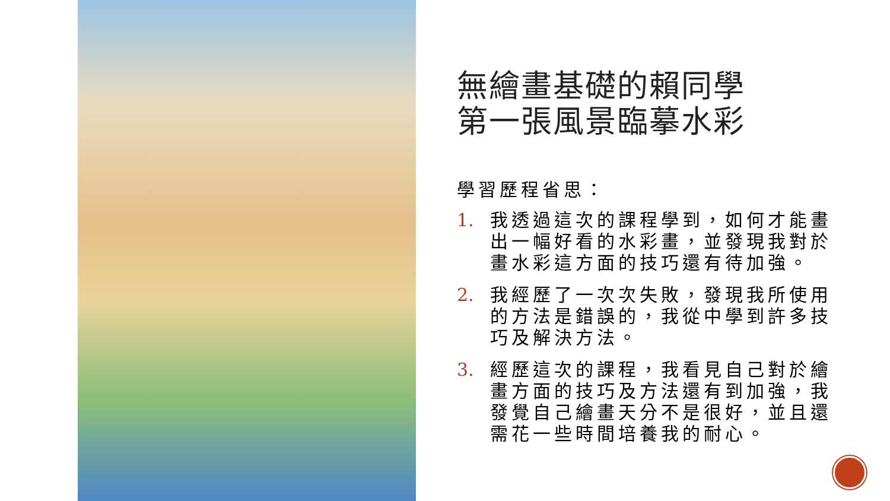無繪畫基礎的賴同學
第一張風景臨摹水彩
學習歷程省思：
1. 我透過這次的課程學到，如何才能畫出一幅好看的水彩畫，並發現我對於畫水彩這方面的技巧還有待加強。
2. 我經歷了一次次失敗，發現我所使用的方法是錯誤的，我從中學到許多技巧及解決方法。
3. 經歷這次的課程，我看見自己對於繪畫方面的技巧及方法還有到加強，我發覺自己繪畫天分不是很好，並且還需花一些時間培養我的耐心。